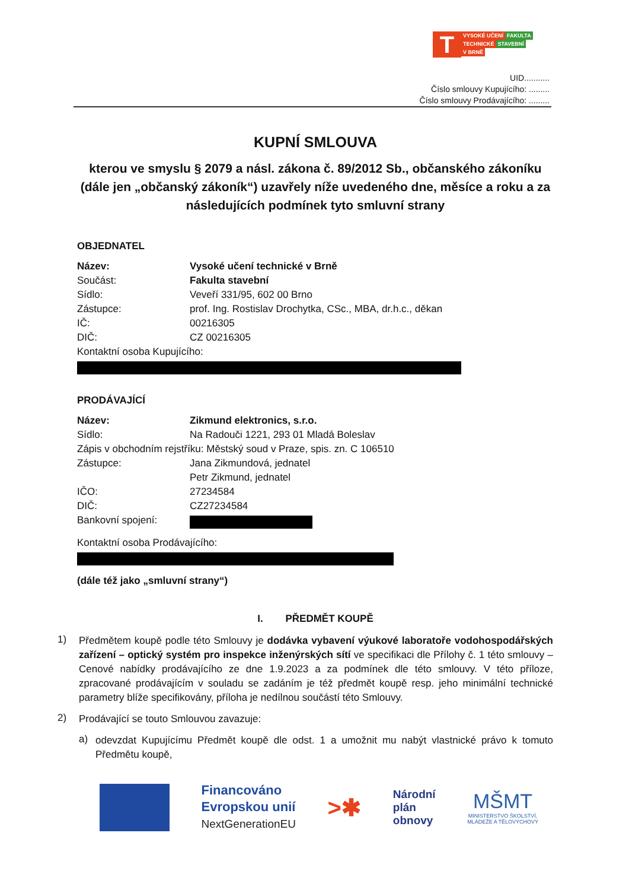T
VYSOKÉ UČENÍ FAKULTA
TECHNICKÉ STAVEBNÍ
V BRNĚ
UID...........
Číslo smlouvy Kupujícího: .........
Číslo smlouvy Prodávajícího: .........
KUPNÍ SMLOUVA
kterou ve smyslu § 2079 a násl. zákona č. 89/2012 Sb., občanského zákoníku (dále jen „občanský zákoník“) uzavřely níže uvedeného dne, měsíce a roku a za následujících podmínek tyto smluvní strany
OBJEDNATEL
Název: Vysoké učení technické v Brně
Součást: Fakulta stavební
Sídlo: Veveří 331/95, 602 00 Brno
Zástupce: prof. Ing. Rostislav Drochytka, CSc., MBA, dr.h.c., děkan
IČ: 00216305
DIČ: CZ 00216305
Kontaktní osoba Kupujícího:
PRODÁVAJÍCÍ
Název: Zikmund elektronics, s.r.o.
Sídlo: Na Radouči 1221, 293 01 Mladá Boleslav
Zápis v obchodním rejstříku: Městský soud v Praze, spis. zn. C 106510
Zástupce: Jana Zikmundová, jednatel
Petr Zikmund, jednatel
IČO: 27234584
DIČ: CZ27234584
Bankovní spojení:
Kontaktní osoba Prodávajícího:
(dále též jako „smluvní strany“)
I. PŘEDMĚT KOUPĚ
1)
Předmětem koupě podle této Smlouvy je dodávka vybavení výukové laboratoře vodohospodářských zařízení – optický systém pro inspekce inženýrských sítí ve specifikaci dle Přílohy č. 1 této smlouvy – Cenové nabídky prodávajícího ze dne 1.9.2023 a za podmínek dle této smlouvy. V této příloze, zpracované prodávajícím v souladu se zadáním je též předmět koupě resp. jeho minimální technické parametry blíže specifikovány, příloha je nedílnou součástí této Smlouvy.
2)
Prodávající se touto Smlouvou zavazuje:
a)
odevzdat Kupujícímu Předmět koupě dle odst. 1 a umožnit mu nabýt vlastnické právo k tomuto Předmětu koupě,
Financováno
Evropskou unií
NextGenerationEU
>✱
Národní
plán
obnovy
MŠMT
MINISTERSTVO ŠKOLSTVÍ,
MLÁDEŽE A TĚLOVÝCHOVY